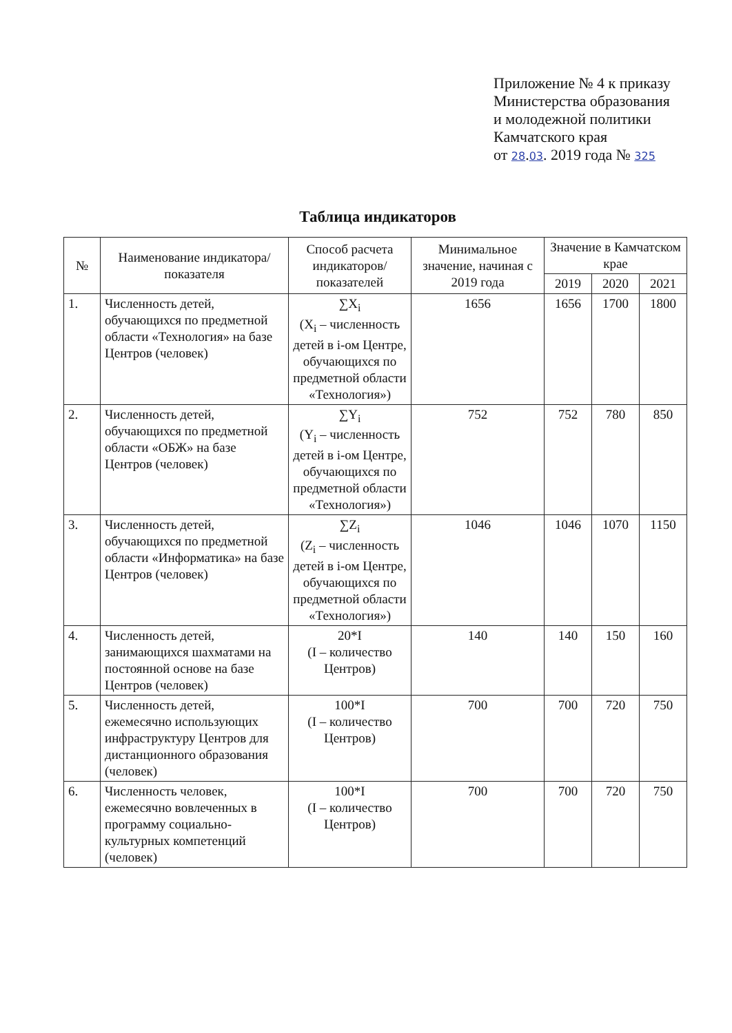Приложение № 4 к приказу
Министерства образования
и молодежной политики
Камчатского края
от 28.03. 2019 года № 325
Таблица индикаторов
| № | Наименование индикатора/показателя | Способ расчета индикаторов/ показателей | Минимальное значение, начиная с 2019 года | Значение в Камчатском крае | | |
| --- | --- | --- | --- | --- | --- | --- |
| | | | | 2019 | 2020 | 2021 |
| 1. | Численность детей, обучающихся по предметной области «Технология» на базе Центров (человек) | ∑X<sub>i</sub> (X<sub>i</sub> – численность детей в i-ом Центре, обучающихся по предметной области «Технология») | 1656 | 1656 | 1700 | 1800 |
| 2. | Численность детей, обучающихся по предметной области «ОБЖ» на базе Центров (человек) | ∑Y<sub>i</sub> (Y<sub>i</sub> – численность детей в i-ом Центре, обучающихся по предметной области «Технология») | 752 | 752 | 780 | 850 |
| 3. | Численность детей, обучающихся по предметной области «Информатика» на базе Центров (человек) | ∑Z<sub>i</sub> (Z<sub>i</sub> – численность детей в i-ом Центре, обучающихся по предметной области «Технология») | 1046 | 1046 | 1070 | 1150 |
| 4. | Численность детей, занимающихся шахматами на постоянной основе на базе Центров (человек) | 20*I (I – количество Центров) | 140 | 140 | 150 | 160 |
| 5. | Численность детей, ежемесячно использующих инфраструктуру Центров для дистанционного образования (человек) | 100*I (I – количество Центров) | 700 | 700 | 720 | 750 |
| 6. | Численность человек, ежемесячно вовлеченных в программу социально-культурных компетенций (человек) | 100*I (I – количество Центров) | 700 | 700 | 720 | 750 |